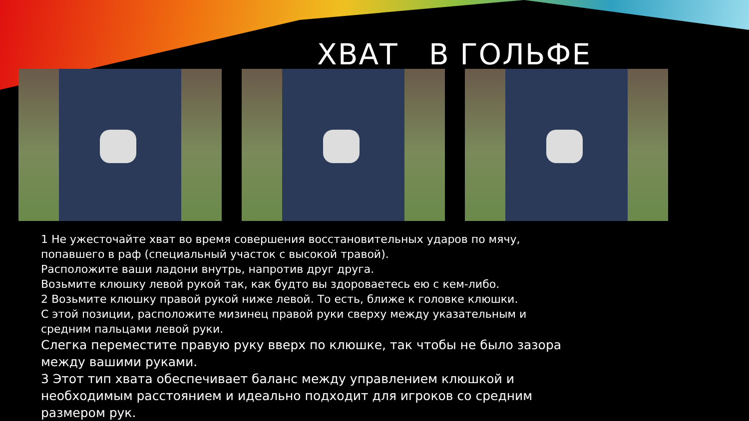ХВАТ В ГОЛЬФЕ
1 Не ужесточайте хват во время совершения восстановительных ударов по мячу, попавшего в раф (специальный участок с высокой травой).
Расположите ваши ладони внутрь, напротив друг друга.
Возьмите клюшку левой рукой так, как будто вы здороваетесь ею с кем-либо.
2 Возьмите клюшку правой рукой ниже левой. То есть, ближе к головке клюшки.
С этой позиции, расположите мизинец правой руки сверху между указательным и средним пальцами левой руки.
Слегка переместите правую руку вверх по клюшке, так чтобы не было зазора между вашими руками.
3 Этот тип хвата обеспечивает баланс между управлением клюшкой и необходимым расстоянием и идеально подходит для игроков со средним размером рук.